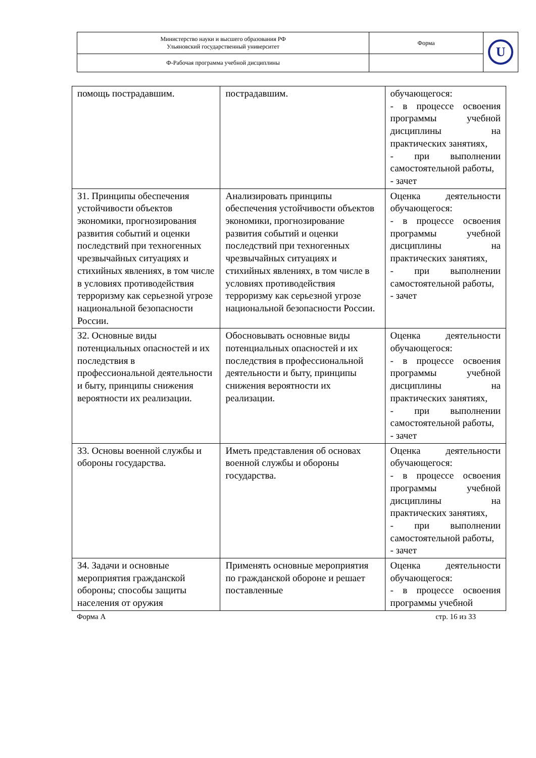| Министерство науки и высшего образования РФ Ульяновский государственный университет | Форма | U |
| Ф-Рабочая программа учебной дисциплины | | |
| помощь пострадавшим. | пострадавшим. | обучающегося: - в процессе освоения программы учебной дисциплины на практических занятиях, - при выполнении самостоятельной работы, - зачет |
| З1. Принципы обеспечения устойчивости объектов экономики, прогнозирования развития событий и оценки последствий при техногенных чрезвычайных ситуациях и стихийных явлениях, в том числе в условиях противодействия терроризму как серьезной угрозе национальной безопасности России. | Анализировать принципы обеспечения устойчивости объектов экономики, прогнозирование развития событий и оценки последствий при техногенных чрезвычайных ситуациях и стихийных явлениях, в том числе в условиях противодействия терроризму как серьезной угрозе национальной безопасности России. | Оценка деятельности обучающегося: - в процессе освоения программы учебной дисциплины на практических занятиях, - при выполнении самостоятельной работы, - зачет |
| З2. Основные виды потенциальных опасностей и их последствия в профессиональной деятельности и быту, принципы снижения вероятности их реализации. | Обосновывать основные виды потенциальных опасностей и их последствия в профессиональной деятельности и быту, принципы снижения вероятности их реализации. | Оценка деятельности обучающегося: - в процессе освоения программы учебной дисциплины на практических занятиях, - при выполнении самостоятельной работы, - зачет |
| З3. Основы военной службы и обороны государства. | Иметь представления об основах военной службы и обороны государства. | Оценка деятельности обучающегося: - в процессе освоения программы учебной дисциплины на практических занятиях, - при выполнении самостоятельной работы, - зачет |
| З4. Задачи и основные мероприятия гражданской обороны; способы защиты населения от оружия | Применять основные мероприятия по гражданской обороне и решает поставленные | Оценка деятельности обучающегося: - в процессе освоения программы учебной |
Форма А стр. 16 из 33